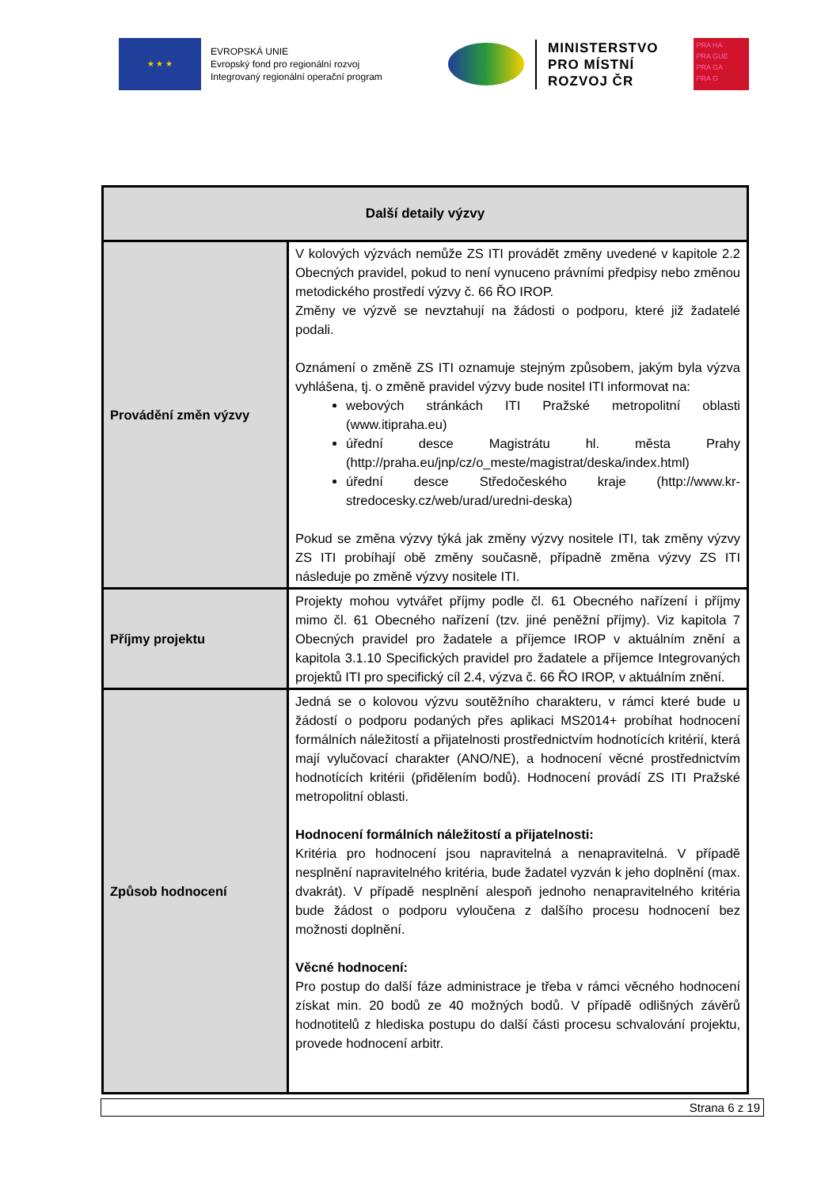★ ★ ★
EVROPSKÁ UNIE
Evropský fond pro regionální rozvoj
Integrovaný regionální operační program
MINISTERSTVO
PRO MÍSTNÍ
ROZVOJ ČR
PRA HA
PRA GUE
PRA GA
PRA G
| Další detaily výzvy | |
| --- | --- |
| Provádění změn výzvy | V kolových výzvách nemůže ZS ITI provádět změny uvedené v kapitole 2.2 Obecných pravidel, pokud to není vynuceno právními předpisy nebo změnou metodického prostředí výzvy č. 66 ŘO IROP. Změny ve výzvě se nevztahují na žádosti o podporu, které již žadatelé podali. Oznámení o změně ZS ITI oznamuje stejným způsobem, jakým byla výzva vyhlášena, tj. o změně pravidel výzvy bude nositel ITI informovat na: webových stránkách ITI Pražské metropolitní oblasti ( www.itipraha.eu ) úřední desce Magistrátu hl. města Prahy ( http://praha.eu/jnp/cz/o_meste/magistrat/deska/index.html ) úřední desce Středočeského kraje ( http://www.kr-stredocesky.cz/web/urad/uredni-deska ) Pokud se změna výzvy týká jak změny výzvy nositele ITI, tak změny výzvy ZS ITI probíhají obě změny současně, případně změna výzvy ZS ITI následuje po změně výzvy nositele ITI. |
| Příjmy projektu | Projekty mohou vytvářet příjmy podle čl. 61 Obecného nařízení i příjmy mimo čl. 61 Obecného nařízení (tzv. jiné peněžní příjmy). Viz kapitola 7 Obecných pravidel pro žadatele a příjemce IROP v aktuálním znění a kapitola 3.1.10 Specifických pravidel pro žadatele a příjemce Integrovaných projektů ITI pro specifický cíl 2.4, výzva č. 66 ŘO IROP, v aktuálním znění. |
| Způsob hodnocení | Jedná se o kolovou výzvu soutěžního charakteru, v rámci které bude u žádostí o podporu podaných přes aplikaci MS2014+ probíhat hodnocení formálních náležitostí a přijatelnosti prostřednictvím hodnotících kritérií, která mají vylučovací charakter (ANO/NE), a hodnocení věcné prostřednictvím hodnotících kritérii (přidělením bodů). Hodnocení provádí ZS ITI Pražské metropolitní oblasti. Hodnocení formálních náležitostí a přijatelnosti: Kritéria pro hodnocení jsou napravitelná a nenapravitelná. V případě nesplnění napravitelného kritéria, bude žadatel vyzván k jeho doplnění (max. dvakrát). V případě nesplnění alespoň jednoho nenapravitelného kritéria bude žádost o podporu vyloučena z dalšího procesu hodnocení bez možnosti doplnění. Věcné hodnocení: Pro postup do další fáze administrace je třeba v rámci věcného hodnocení získat min. 20 bodů ze 40 možných bodů. V případě odlišných závěrů hodnotitelů z hlediska postupu do další části procesu schvalování projektu, provede hodnocení arbitr. |
Strana 6 z 19